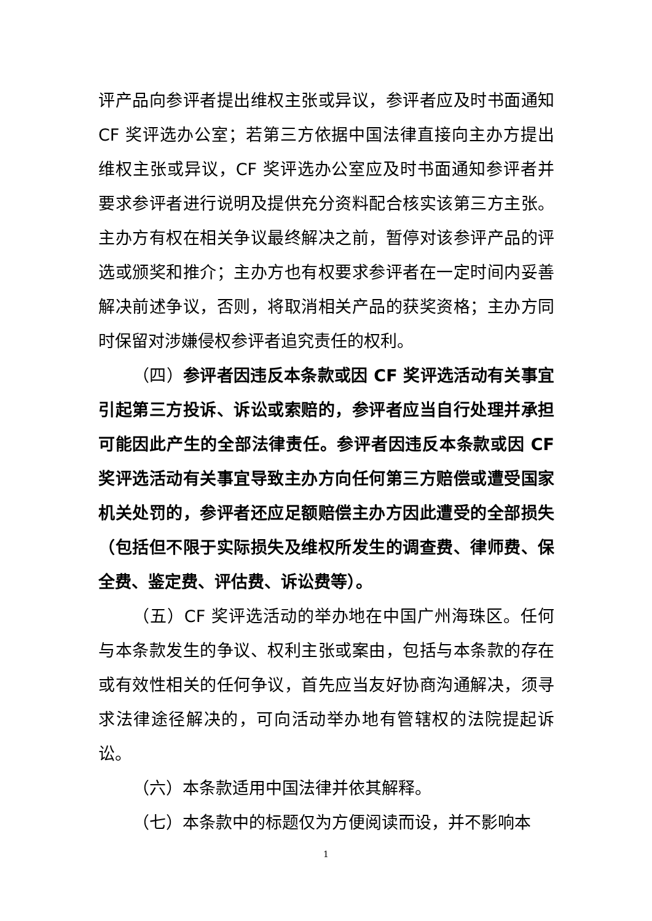评产品向参评者提出维权主张或异议，参评者应及时书面通知 CF 奖评选办公室；若第三方依据中国法律直接向主办方提出维权主张或异议，CF 奖评选办公室应及时书面通知参评者并要求参评者进行说明及提供充分资料配合核实该第三方主张。主办方有权在相关争议最终解决之前，暂停对该参评产品的评选或颁奖和推介；主办方也有权要求参评者在一定时间内妥善解决前述争议，否则，将取消相关产品的获奖资格；主办方同时保留对涉嫌侵权参评者追究责任的权利。
（四）参评者因违反本条款或因 CF 奖评选活动有关事宜引起第三方投诉、诉讼或索赔的，参评者应当自行处理并承担可能因此产生的全部法律责任。参评者因违反本条款或因 CF 奖评选活动有关事宜导致主办方向任何第三方赔偿或遭受国家机关处罚的，参评者还应足额赔偿主办方因此遭受的全部损失（包括但不限于实际损失及维权所发生的调查费、律师费、保全费、鉴定费、评估费、诉讼费等）。
（五）CF 奖评选活动的举办地在中国广州海珠区。任何与本条款发生的争议、权利主张或案由，包括与本条款的存在或有效性相关的任何争议，首先应当友好协商沟通解决，须寻求法律途径解决的，可向活动举办地有管辖权的法院提起诉讼。
（六）本条款适用中国法律并依其解释。
（七）本条款中的标题仅为方便阅读而设，并不影响本
1